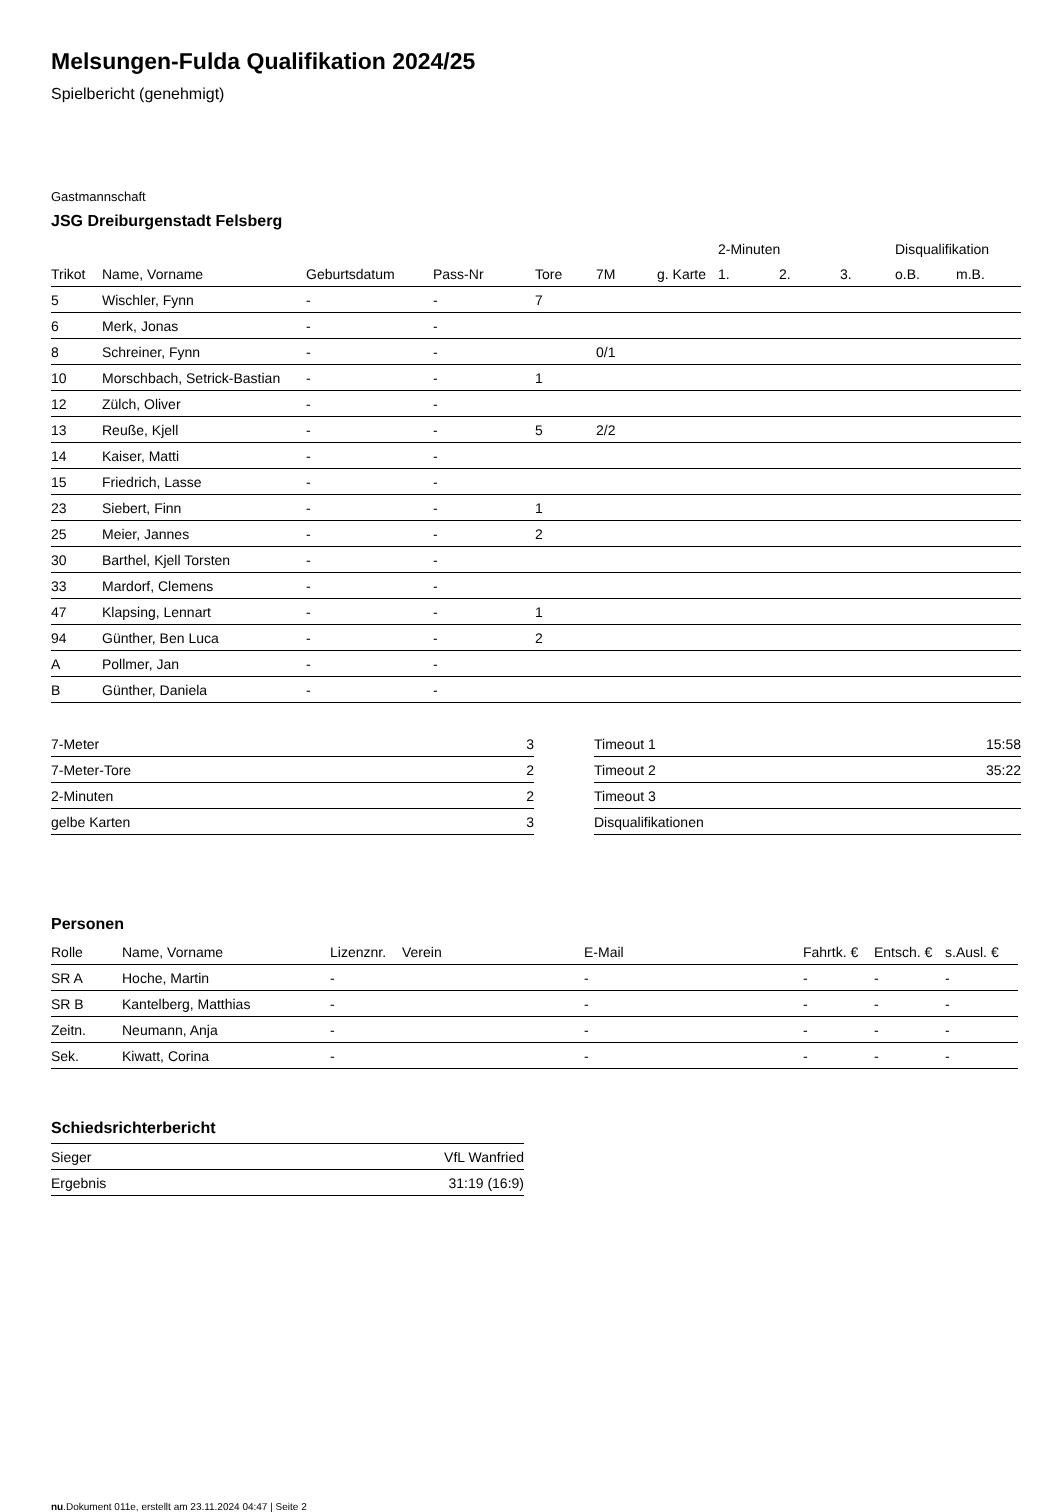Melsungen-Fulda Qualifikation 2024/25
Spielbericht (genehmigt)
Gastmannschaft
JSG Dreiburgenstadt Felsberg
| | | | | | | | 2-Minuten | | | Disqualifikation | |
| --- | --- | --- | --- | --- | --- | --- | --- | --- | --- | --- | --- |
| Trikot | Name, Vorname | Geburtsdatum | Pass-Nr | Tore | 7M | g. Karte | 1. | 2. | 3. | o.B. | m.B. |
| 5 | Wischler, Fynn | - | - | 7 | | | | | | | |
| 6 | Merk, Jonas | - | - | | | | | | | | |
| 8 | Schreiner, Fynn | - | - | | 0/1 | | | | | | |
| 10 | Morschbach, Setrick-Bastian | - | - | 1 | | | | | | | |
| 12 | Zülch, Oliver | - | - | | | | | | | | |
| 13 | Reuße, Kjell | - | - | 5 | 2/2 | | | | | | |
| 14 | Kaiser, Matti | - | - | | | | | | | | |
| 15 | Friedrich, Lasse | - | - | | | | | | | | |
| 23 | Siebert, Finn | - | - | 1 | | | | | | | |
| 25 | Meier, Jannes | - | - | 2 | | | | | | | |
| 30 | Barthel, Kjell Torsten | - | - | | | | | | | | |
| 33 | Mardorf, Clemens | - | - | | | | | | | | |
| 47 | Klapsing, Lennart | - | - | 1 | | | | | | | |
| 94 | Günther, Ben Luca | - | - | 2 | | | | | | | |
| A | Pollmer, Jan | - | - | | | | | | | | |
| B | Günther, Daniela | - | - | | | | | | | | |
| 7-Meter | 3 |
| 7-Meter-Tore | 2 |
| 2-Minuten | 2 |
| gelbe Karten | 3 |
| Timeout 1 | 15:58 |
| Timeout 2 | 35:22 |
| Timeout 3 | |
| Disqualifikationen | |
Personen
| Rolle | Name, Vorname | Lizenznr. | Verein | E-Mail | Fahrtk. € | Entsch. € | s.Ausl. € |
| --- | --- | --- | --- | --- | --- | --- | --- |
| SR A | Hoche, Martin | - | | - | - | - | - |
| SR B | Kantelberg, Matthias | - | | - | - | - | - |
| Zeitn. | Neumann, Anja | - | | - | - | - | - |
| Sek. | Kiwatt, Corina | - | | - | - | - | - |
Schiedsrichterbericht
| Sieger | VfL Wanfried |
| Ergebnis | 31:19 (16:9) |
nu.Dokument 011e, erstellt am 23.11.2024 04:47 | Seite 2